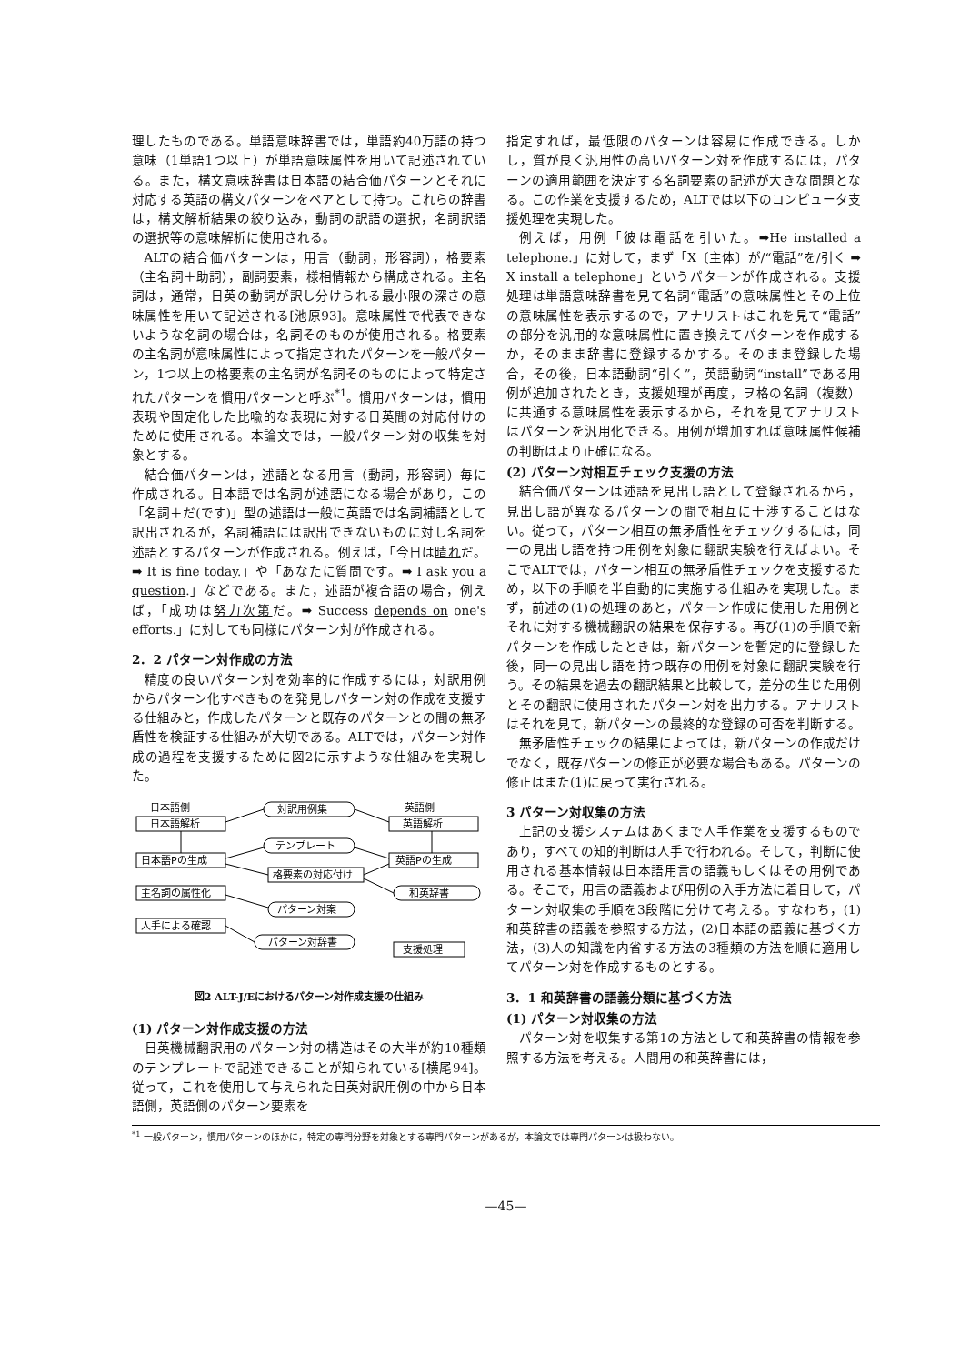理したものである。単語意味辞書では，単語約40万語の持つ意味（1単語1つ以上）が単語意味属性を用いて記述されている。また，構文意味辞書は日本語の結合価パターンとそれに対応する英語の構文パターンをペアとして持つ。これらの辞書は，構文解析結果の絞り込み，動詞の訳語の選択，名詞訳語の選択等の意味解析に使用される。
ALTの結合価パターンは，用言（動詞，形容詞），格要素（主名詞＋助詞），副詞要素，様相情報から構成される。主名詞は，通常，日英の動詞が訳し分けられる最小限の深さの意味属性を用いて記述される[池原93]。意味属性で代表できないような名詞の場合は，名詞そのものが使用される。格要素の主名詞が意味属性によって指定されたパターンを一般パターン，1つ以上の格要素の主名詞が名詞そのものによって特定されたパターンを慣用パターンと呼ぶ<sup>*1</sup>。慣用パターンは，慣用表現や固定化した比喩的な表現に対する日英間の対応付けのために使用される。本論文では，一般パターン対の収集を対象とする。
結合価パターンは，述語となる用言（動詞，形容詞）毎に作成される。日本語では名詞が述語になる場合があり，この「名詞＋だ(です)」型の述語は一般に英語では名詞補語として訳出されるが，名詞補語には訳出できないものに対し名詞を述語とするパターンが作成される。例えば，「今日は晴れだ。➡ It is fine today.」や「あなたに質問です。➡ I ask you a question.」などである。また，述語が複合語の場合，例えば，「成功は努力次第だ。➡ Success depends on one's efforts.」に対しても同様にパターン対が作成される。
2．2 パターン対作成の方法
精度の良いパターン対を効率的に作成するには，対訳用例からパターン化すべきものを発見しパターン対の作成を支援する仕組みと，作成したパターンと既存のパターンとの間の無矛盾性を検証する仕組みが大切である。ALTでは，パターン対作成の過程を支援するために図2に示すような仕組みを実現した。
日本語側
英語側
対訳用例集
日本語解析
英語解析
テンプレート
日本語Pの生成
英語Pの生成
格要素の対応付け
主名詞の属性化
和英辞書
パターン対案
人手による確認
パターン対辞書
支援処理
図2 ALT-J/Eにおけるパターン対作成支援の仕組み
(1) パターン対作成支援の方法
日英機械翻訳用のパターン対の構造はその大半が約10種類のテンプレートで記述できることが知られている[横尾94]。従って，これを使用して与えられた日英対訳用例の中から日本語側，英語側のパターン要素を
指定すれば，最低限のパターンは容易に作成できる。しかし，質が良く汎用性の高いパターン対を作成するには，パターンの適用範囲を決定する名詞要素の記述が大きな問題となる。この作業を支援するため，ALTでは以下のコンピュータ支援処理を実現した。
例えば，用例「彼は電話を引いた。➡He installed a telephone.」に対して，まず「X〔主体〕が/“電話”を/引く ➡ X install a telephone」というパターンが作成される。支援処理は単語意味辞書を見て名詞“電話”の意味属性とその上位の意味属性を表示するので，アナリストはこれを見て“電話”の部分を汎用的な意味属性に置き換えてパターンを作成するか，そのまま辞書に登録するかする。そのまま登録した場合，その後，日本語動詞“引く”，英語動詞“install”である用例が追加されたとき，支援処理が再度，ヲ格の名詞（複数）に共通する意味属性を表示するから，それを見てアナリストはパターンを汎用化できる。用例が増加すれば意味属性候補の判断はより正確になる。
(2) パターン対相互チェック支援の方法
結合価パターンは述語を見出し語として登録されるから，見出し語が異なるパターンの間で相互に干渉することはない。従って，パターン相互の無矛盾性をチェックするには，同一の見出し語を持つ用例を対象に翻訳実験を行えばよい。そこでALTでは，パターン相互の無矛盾性チェックを支援するため，以下の手順を半自動的に実施する仕組みを実現した。まず，前述の(1)の処理のあと，パターン作成に使用した用例とそれに対する機械翻訳の結果を保存する。再び(1)の手順で新パターンを作成したときは，新パターンを暫定的に登録した後，同一の見出し語を持つ既存の用例を対象に翻訳実験を行う。その結果を過去の翻訳結果と比較して，差分の生じた用例とその翻訳に使用されたパターン対を出力する。アナリストはそれを見て，新パターンの最終的な登録の可否を判断する。
無矛盾性チェックの結果によっては，新パターンの作成だけでなく，既存パターンの修正が必要な場合もある。パターンの修正はまた(1)に戻って実行される。
3 パターン対収集の方法
上記の支援システムはあくまで人手作業を支援するものであり，すべての知的判断は人手で行われる。そして，判断に使用される基本情報は日本語用言の語義もしくはその用例である。そこで，用言の語義および用例の入手方法に着目して，パターン対収集の手順を3段階に分けて考える。すなわち，(1)和英辞書の語義を参照する方法，(2)日本語の語義に基づく方法，(3)人の知識を内省する方法の3種類の方法を順に適用してパターン対を作成するものとする。
3．1 和英辞書の語義分類に基づく方法
(1) パターン対収集の方法
パターン対を収集する第1の方法として和英辞書の情報を参照する方法を考える。人間用の和英辞書には，
<sup>*1</sup> 一般パターン，慣用パターンのほかに，特定の専門分野を対象とする専門パターンがあるが，本論文では専門パターンは扱わない。
—45—